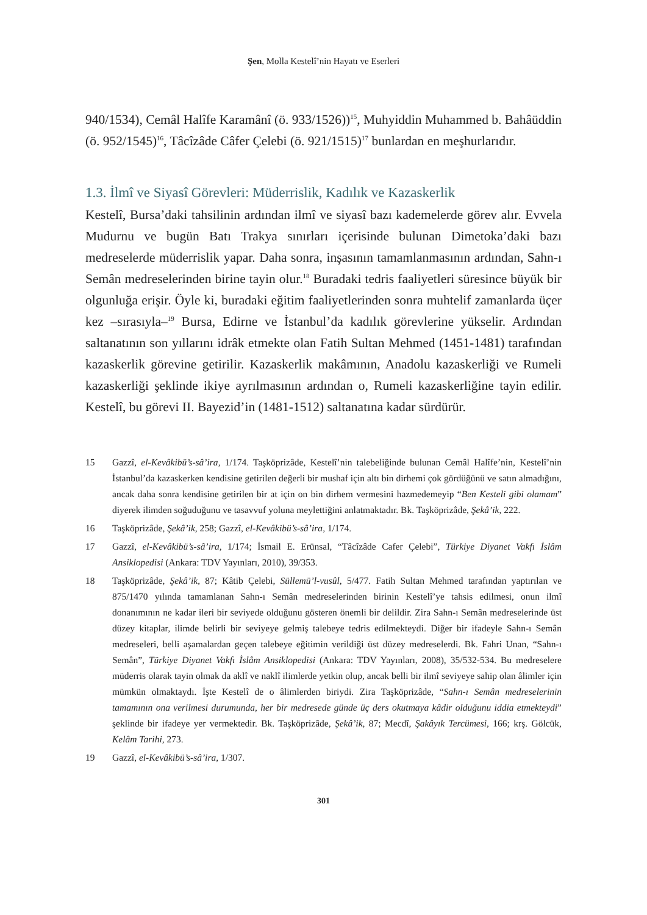Şen, Molla Kestelî’nin Hayatı ve Eserleri
940/1534), Cemâl Halîfe Karamânî (ö. 933/1526))<sup>15</sup>, Muhyiddin Muhammed b. Bahâüddin (ö. 952/1545)<sup>16</sup>, Tâcîzâde Câfer Çelebi (ö. 921/1515)<sup>17</sup> bunlardan en meşhurlarıdır.
1.3. İlmî ve Siyasî Görevleri: Müderrislik, Kadılık ve Kazaskerlik
Kestelî, Bursa’daki tahsilinin ardından ilmî ve siyasî bazı kademelerde görev alır. Evvela Mudurnu ve bugün Batı Trakya sınırları içerisinde bulunan Dimetoka’daki bazı medreselerde müderrislik yapar. Daha sonra, inşasının tamamlanmasının ardından, Sahn-ı Semân medreselerinden birine tayin olur.<sup>18</sup> Buradaki tedris faaliyetleri süresince büyük bir olgunluğa erişir. Öyle ki, buradaki eğitim faaliyetlerinden sonra muhtelif zamanlarda üçer kez –sırasıyla–<sup>19</sup> Bursa, Edirne ve İstanbul’da kadılık görevlerine yükselir. Ardından saltanatının son yıllarını idrâk etmekte olan Fatih Sultan Mehmed (1451-1481) tarafından kazaskerlik görevine getirilir. Kazaskerlik makâmının, Anadolu kazaskerliği ve Rumeli kazaskerliği şeklinde ikiye ayrılmasının ardından o, Rumeli kazaskerliğine tayin edilir. Kestelî, bu görevi II. Bayezid’in (1481-1512) saltanatına kadar sürdürür.
15 Gazzî, el-Kevâkibü’s-sâ’ira, 1/174. Taşköprizâde, Kestelî’nin talebeliğinde bulunan Cemâl Halîfe’nin, Kestelî’nin İstanbul’da kazaskerken kendisine getirilen değerli bir mushaf için altı bin dirhemi çok gördüğünü ve satın almadığını, ancak daha sonra kendisine getirilen bir at için on bin dirhem vermesini hazmedemeyip “Ben Kesteli gibi olamam” diyerek ilimden soğuduğunu ve tasavvuf yoluna meylettiğini anlatmaktadır. Bk. Taşköprizâde, Şekâ’ik, 222.
16 Taşköprizâde, Şekâ’ik, 258; Gazzî, el-Kevâkibü’s-sâ’ira, 1/174.
17 Gazzî, el-Kevâkibü’s-sâ’ira, 1/174; İsmail E. Erünsal, “Tâcîzâde Cafer Çelebi”, Türkiye Diyanet Vakfı İslâm Ansiklopedisi (Ankara: TDV Yayınları, 2010), 39/353.
18 Taşköprizâde, Şekâ’ik, 87; Kâtib Çelebi, Süllemü’l-vusûl, 5/477. Fatih Sultan Mehmed tarafından yaptırılan ve 875/1470 yılında tamamlanan Sahn-ı Semân medreselerinden birinin Kestelî’ye tahsis edilmesi, onun ilmî donanımının ne kadar ileri bir seviyede olduğunu gösteren önemli bir delildir. Zira Sahn-ı Semân medreselerinde üst düzey kitaplar, ilimde belirli bir seviyeye gelmiş talebeye tedris edilmekteydi. Diğer bir ifadeyle Sahn-ı Semân medreseleri, belli aşamalardan geçen talebeye eğitimin verildiği üst düzey medreselerdi. Bk. Fahri Unan, “Sahn-ı Semân”, Türkiye Diyanet Vakfı İslâm Ansiklopedisi (Ankara: TDV Yayınları, 2008), 35/532-534. Bu medreselere müderris olarak tayin olmak da aklî ve naklî ilimlerde yetkin olup, ancak belli bir ilmî seviyeye sahip olan âlimler için mümkün olmaktaydı. İşte Kestelî de o âlimlerden biriydi. Zira Taşköprizâde, “Sahn-ı Semân medreselerinin tamamının ona verilmesi durumunda, her bir medresede günde üç ders okutmaya kâdir olduğunu iddia etmekteydi” şeklinde bir ifadeye yer vermektedir. Bk. Taşköprizâde, Şekâ’ik, 87; Mecdî, Şakâyık Tercümesi, 166; krş. Gölcük, Kelâm Tarihi, 273.
19 Gazzî, el-Kevâkibü’s-sâ’ira, 1/307.
301